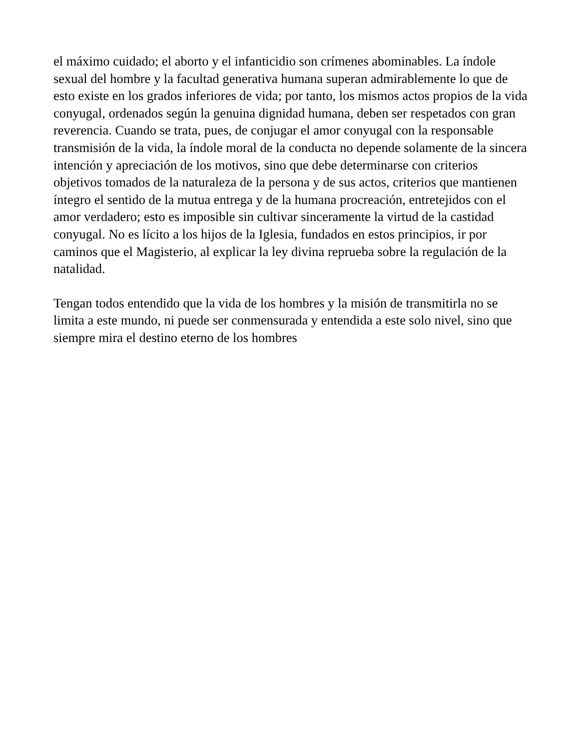el máximo cuidado; el aborto y el infanticidio son crímenes abominables. La índole sexual del hombre y la facultad generativa humana superan admirablemente lo que de esto existe en los grados inferiores de vida; por tanto, los mismos actos propios de la vida conyugal, ordenados según la genuina dignidad humana, deben ser respetados con gran reverencia. Cuando se trata, pues, de conjugar el amor conyugal con la responsable transmisión de la vida, la índole moral de la conducta no depende solamente de la sincera intención y apreciación de los motivos, sino que debe determinarse con criterios objetivos tomados de la naturaleza de la persona y de sus actos, criterios que mantienen íntegro el sentido de la mutua entrega y de la humana procreación, entretejidos con el amor verdadero; esto es imposible sin cultivar sinceramente la virtud de la castidad conyugal. No es lícito a los hijos de la Iglesia, fundados en estos principios, ir por caminos que el Magisterio, al explicar la ley divina reprueba sobre la regulación de la natalidad.
Tengan todos entendido que la vida de los hombres y la misión de transmitirla no se limita a este mundo, ni puede ser conmensurada y entendida a este solo nivel, sino que siempre mira el destino eterno de los hombres